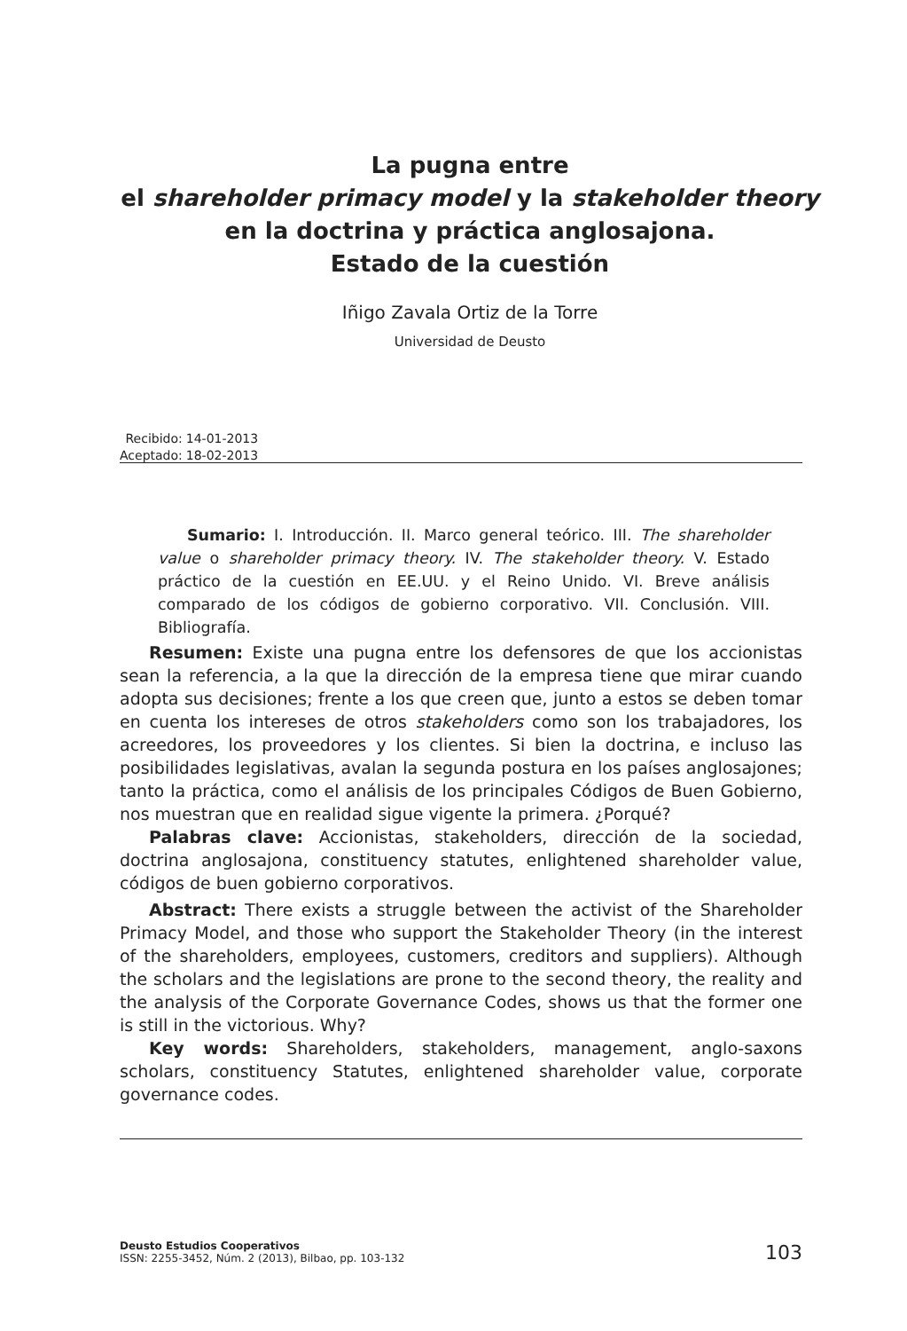La pugna entre
el shareholder primacy model y la stakeholder theory
en la doctrina y práctica anglosajona.
Estado de la cuestión
Iñigo Zavala Ortiz de la Torre
Universidad de Deusto
| Recibido: | 14-01-2013 |
| Aceptado: | 18-02-2013 |
Sumario: I. Introducción. II. Marco general teórico. III. The shareholder value o shareholder primacy theory. IV. The stakeholder theory. V. Estado práctico de la cuestión en EE.UU. y el Reino Unido. VI. Breve análisis comparado de los códigos de gobierno corporativo. VII. Conclusión. VIII. Bibliografía.
Resumen: Existe una pugna entre los defensores de que los accionistas sean la referencia, a la que la dirección de la empresa tiene que mirar cuando adopta sus decisiones; frente a los que creen que, junto a estos se deben tomar en cuenta los intereses de otros stakeholders como son los trabajadores, los acreedores, los proveedores y los clientes. Si bien la doctrina, e incluso las posibilidades legislativas, avalan la segunda postura en los países anglosajones; tanto la práctica, como el análisis de los principales Códigos de Buen Gobierno, nos muestran que en realidad sigue vigente la primera. ¿Porqué?
Palabras clave: Accionistas, stakeholders, dirección de la sociedad, doctrina anglosajona, constituency statutes, enlightened shareholder value, códigos de buen gobierno corporativos.
Abstract: There exists a struggle between the activist of the Shareholder Primacy Model, and those who support the Stakeholder Theory (in the interest of the shareholders, employees, customers, creditors and suppliers). Although the scholars and the legislations are prone to the second theory, the reality and the analysis of the Corporate Governance Codes, shows us that the former one is still in the victorious. Why?
Key words: Shareholders, stakeholders, management, anglo-saxons scholars, constituency Statutes, enlightened shareholder value, corporate governance codes.
Deusto Estudios Cooperativos
ISSN: 2255-3452, Núm. 2 (2013), Bilbao, pp. 103-132
103